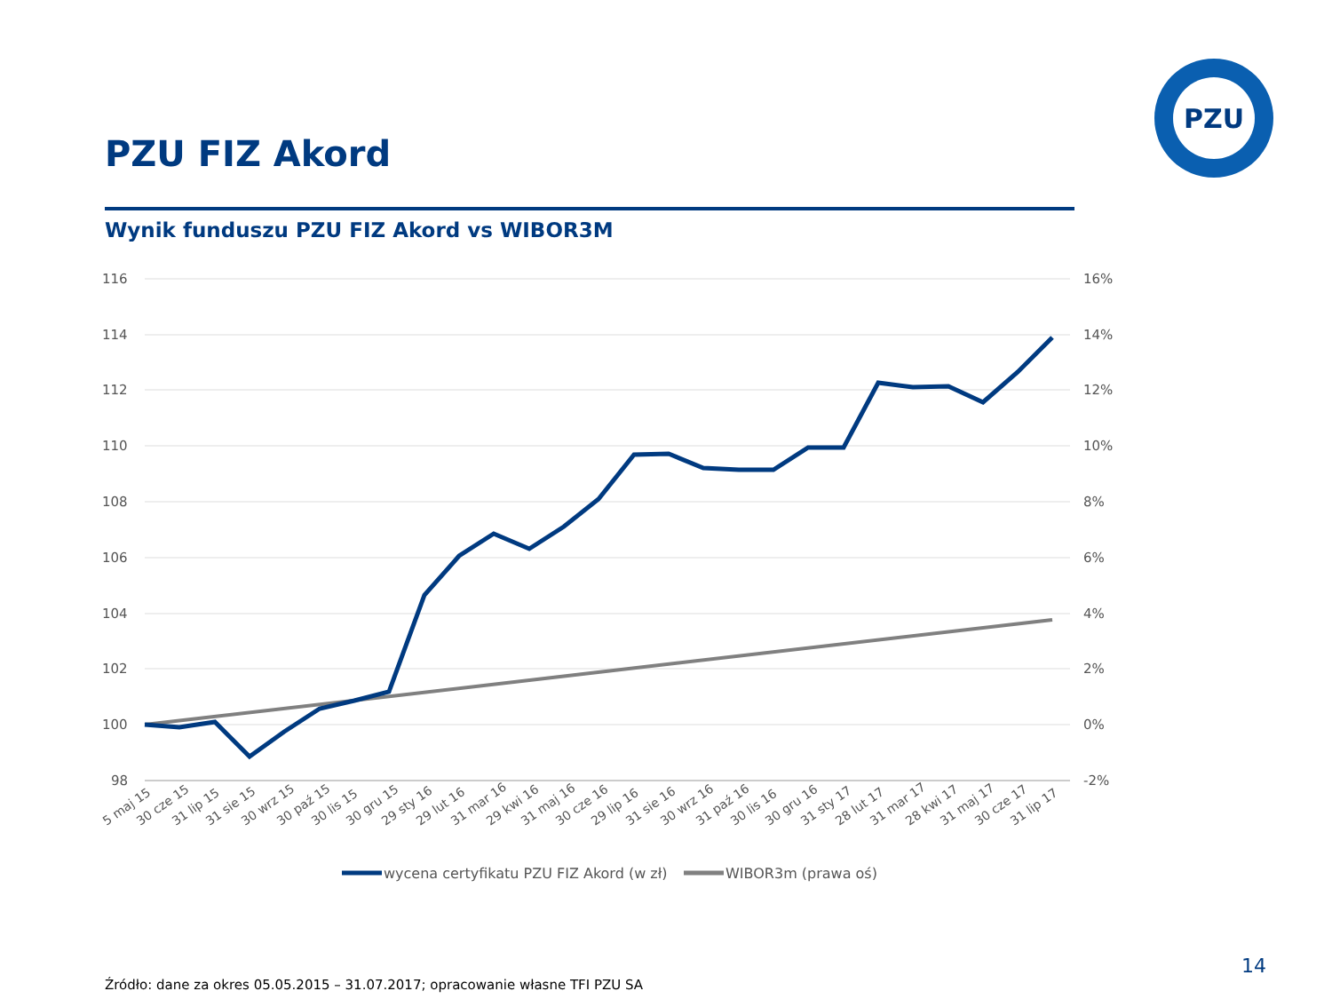PZU FIZ Akord
PZU
Wynik funduszu PZU FIZ Akord vs WIBOR3M
116
114
112
110
108
106
104
102
100
98
16%
14%
12%
10%
8%
6%
4%
2%
0%
-2%
5 maj 15
30 cze 15
31 lip 15
31 sie 15
30 wrz 15
30 paź 15
30 lis 15
30 gru 15
29 sty 16
29 lut 16
31 mar 16
29 kwi 16
31 maj 16
30 cze 16
29 lip 16
31 sie 16
30 wrz 16
31 paź 16
30 lis 16
30 gru 16
31 sty 17
28 lut 17
31 mar 17
28 kwi 17
31 maj 17
30 cze 17
31 lip 17
wycena certyfikatu PZU FIZ Akord (w zł)
WIBOR3m (prawa oś)
14
Źródło: dane za okres 05.05.2015 – 31.07.2017; opracowanie własne TFI PZU SA